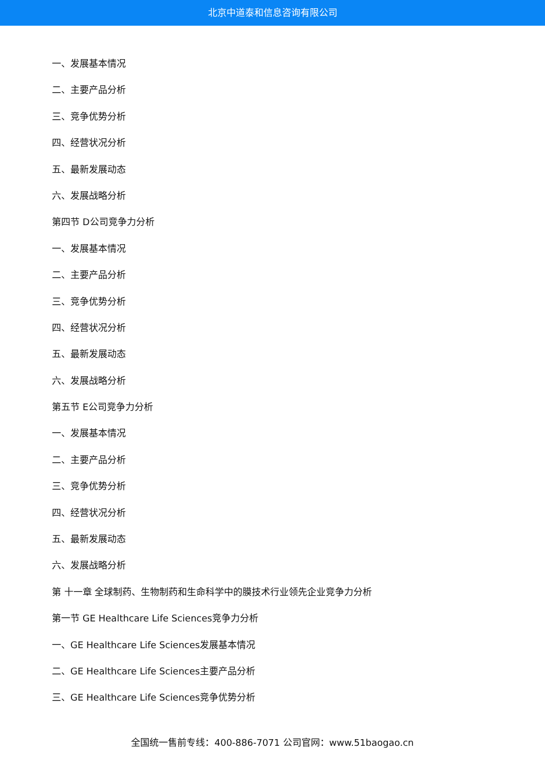北京中道泰和信息咨询有限公司
一、发展基本情况
二、主要产品分析
三、竞争优势分析
四、经营状况分析
五、最新发展动态
六、发展战略分析
第四节 D公司竞争力分析
一、发展基本情况
二、主要产品分析
三、竞争优势分析
四、经营状况分析
五、最新发展动态
六、发展战略分析
第五节 E公司竞争力分析
一、发展基本情况
二、主要产品分析
三、竞争优势分析
四、经营状况分析
五、最新发展动态
六、发展战略分析
第 十一章 全球制药、生物制药和生命科学中的膜技术行业领先企业竞争力分析
第一节 GE Healthcare Life Sciences竞争力分析
一、GE Healthcare Life Sciences发展基本情况
二、GE Healthcare Life Sciences主要产品分析
三、GE Healthcare Life Sciences竞争优势分析
全国统一售前专线：400-886-7071 公司官网：www.51baogao.cn